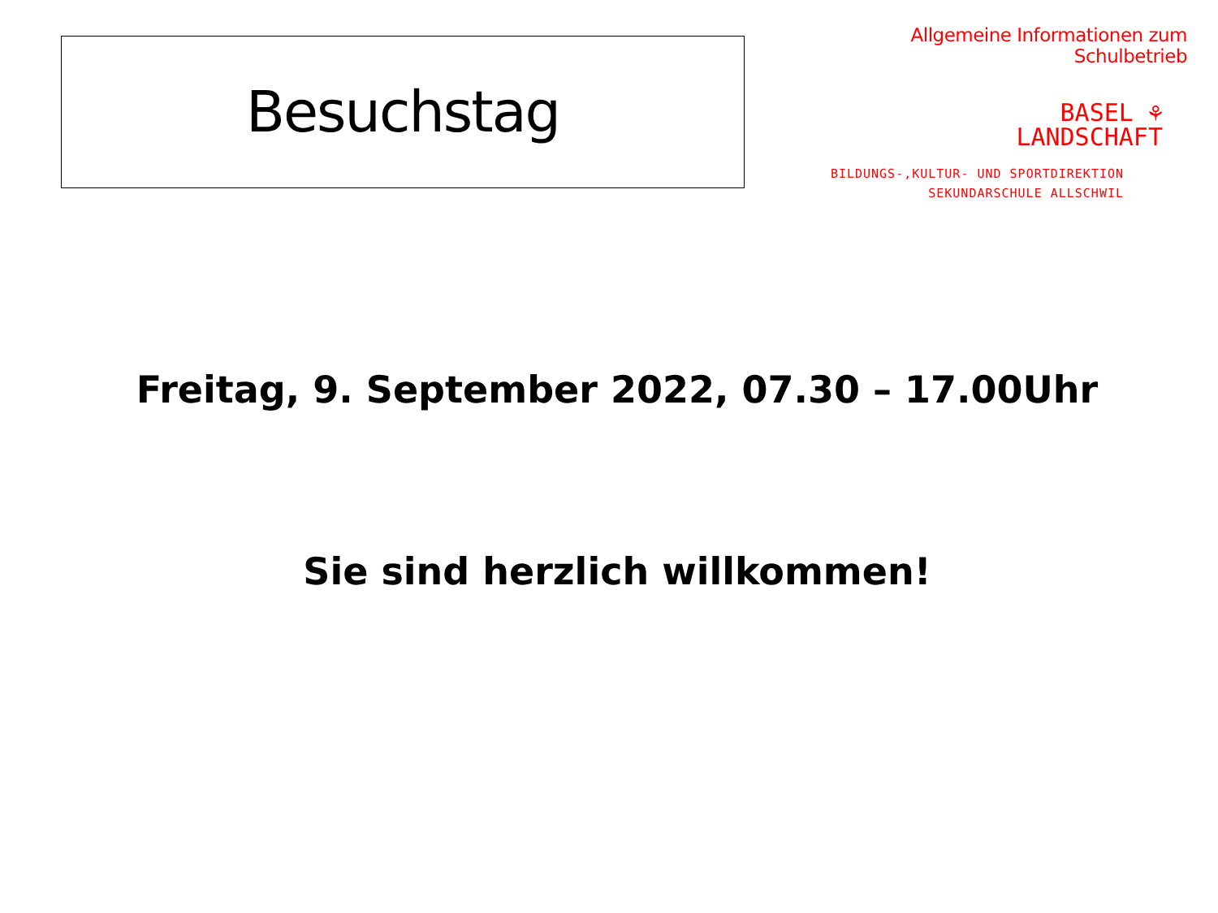Besuchstag
Allgemeine Informationen zum Schulbetrieb
BASEL ⚘
LANDSCHAFT
BILDUNGS-,KULTUR- UND SPORTDIREKTION
SEKUNDARSCHULE ALLSCHWIL
Freitag, 9. September 2022, 07.30 – 17.00Uhr
Sie sind herzlich willkommen!